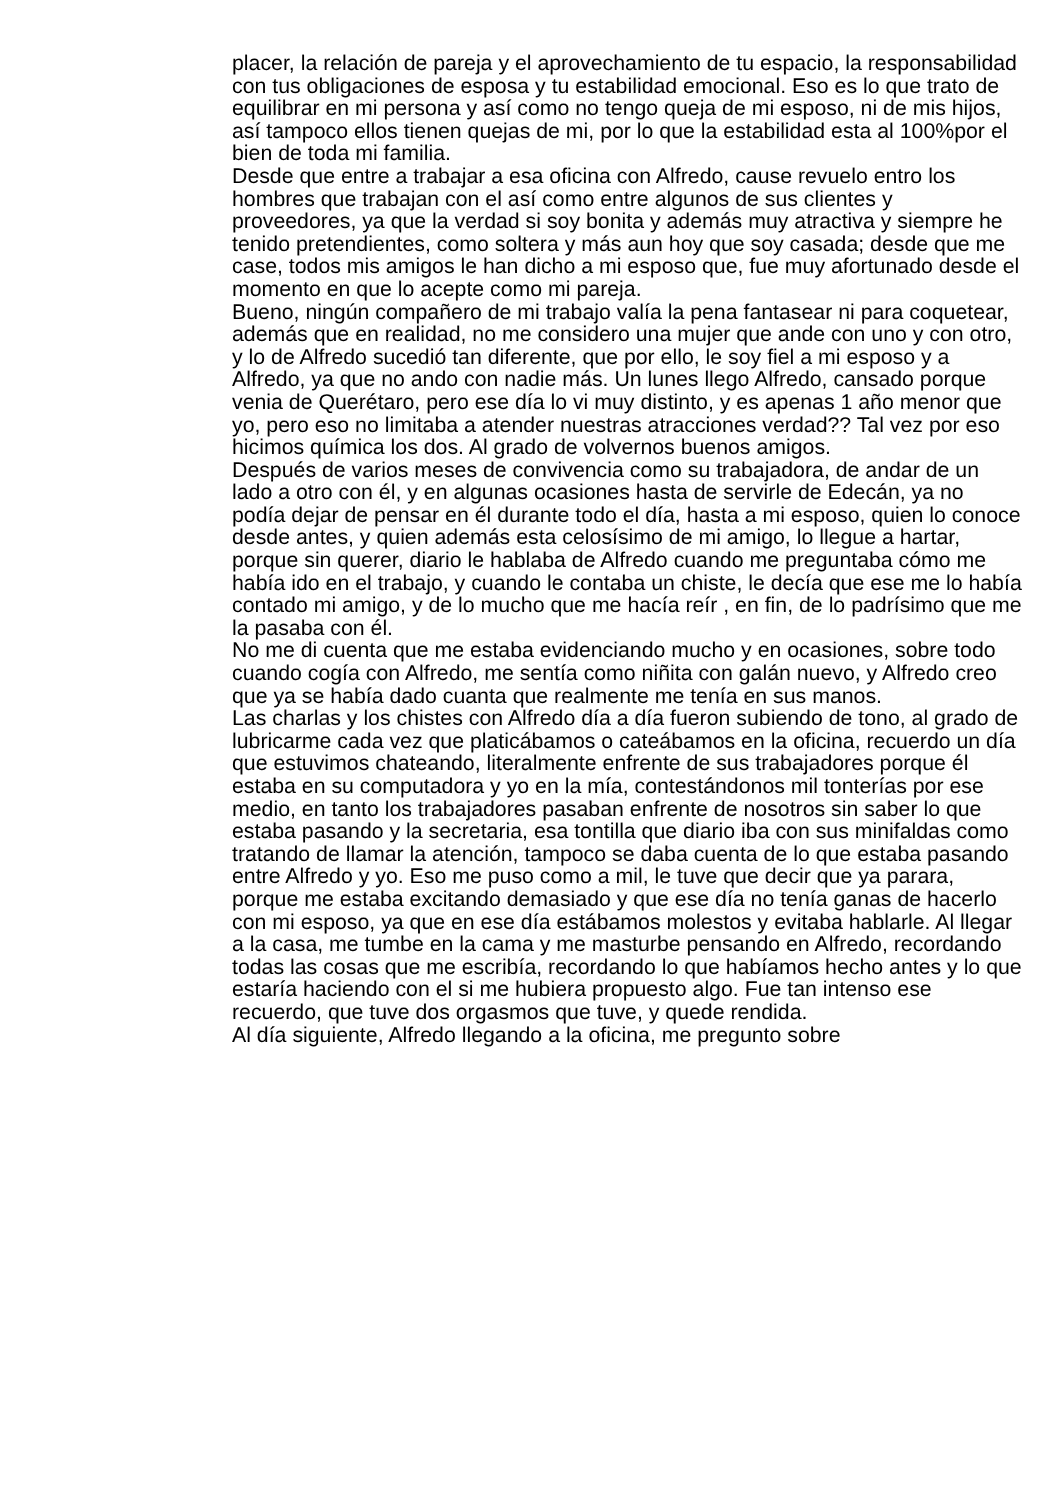placer, la relación de pareja y el aprovechamiento de tu espacio, la responsabilidad con tus obligaciones de esposa y tu estabilidad emocional. Eso es lo que trato de equilibrar en mi persona y así como no tengo queja de mi esposo, ni de mis hijos, así tampoco ellos tienen quejas de mi, por lo que la estabilidad esta al 100%por el bien de toda mi familia.
Desde que entre a trabajar a esa oficina con Alfredo, cause revuelo entro los hombres que trabajan con el así como entre algunos de sus clientes y proveedores, ya que la verdad si soy bonita y además muy atractiva y siempre he tenido pretendientes, como soltera y más aun hoy que soy casada; desde que me case, todos mis amigos le han dicho a mi esposo que, fue muy afortunado desde el momento en que lo acepte como mi pareja.
Bueno, ningún compañero de mi trabajo valía la pena fantasear ni para coquetear, además que en realidad, no me considero una mujer que ande con uno y con otro, y lo de Alfredo sucedió tan diferente, que por ello, le soy fiel a mi esposo y a Alfredo, ya que no ando con nadie más. Un lunes llego Alfredo, cansado porque venia de Querétaro, pero ese día lo vi muy distinto, y es apenas 1 año menor que yo, pero eso no limitaba a atender nuestras atracciones verdad?? Tal vez por eso hicimos química los dos. Al grado de volvernos buenos amigos.
Después de varios meses de convivencia como su trabajadora, de andar de un lado a otro con él, y en algunas ocasiones hasta de servirle de Edecán, ya no podía dejar de pensar en él durante todo el día, hasta a mi esposo, quien lo conoce desde antes, y quien además esta celosísimo de mi amigo, lo llegue a hartar, porque sin querer, diario le hablaba de Alfredo cuando me preguntaba cómo me había ido en el trabajo, y cuando le contaba un chiste, le decía que ese me lo había contado mi amigo, y de lo mucho que me hacía reír , en fin, de lo padrísimo que me la pasaba con él.
No me di cuenta que me estaba evidenciando mucho y en ocasiones, sobre todo cuando cogía con Alfredo, me sentía como niñita con galán nuevo, y Alfredo creo que ya se había dado cuanta que realmente me tenía en sus manos.
Las charlas y los chistes con Alfredo día a día fueron subiendo de tono, al grado de lubricarme cada vez que platicábamos o cateábamos en la oficina, recuerdo un día que estuvimos chateando, literalmente enfrente de sus trabajadores porque él estaba en su computadora y yo en la mía, contestándonos mil tonterías por ese medio, en tanto los trabajadores pasaban enfrente de nosotros sin saber lo que estaba pasando y la secretaria, esa tontilla que diario iba con sus minifaldas como tratando de llamar la atención, tampoco se daba cuenta de lo que estaba pasando entre Alfredo y yo. Eso me puso como a mil, le tuve que decir que ya parara, porque me estaba excitando demasiado y que ese día no tenía ganas de hacerlo con mi esposo, ya que en ese día estábamos molestos y evitaba hablarle. Al llegar a la casa, me tumbe en la cama y me masturbe pensando en Alfredo, recordando todas las cosas que me escribía, recordando lo que habíamos hecho antes y lo que estaría haciendo con el si me hubiera propuesto algo. Fue tan intenso ese recuerdo, que tuve dos orgasmos que tuve, y quede rendida.
Al día siguiente, Alfredo llegando a la oficina, me pregunto sobre